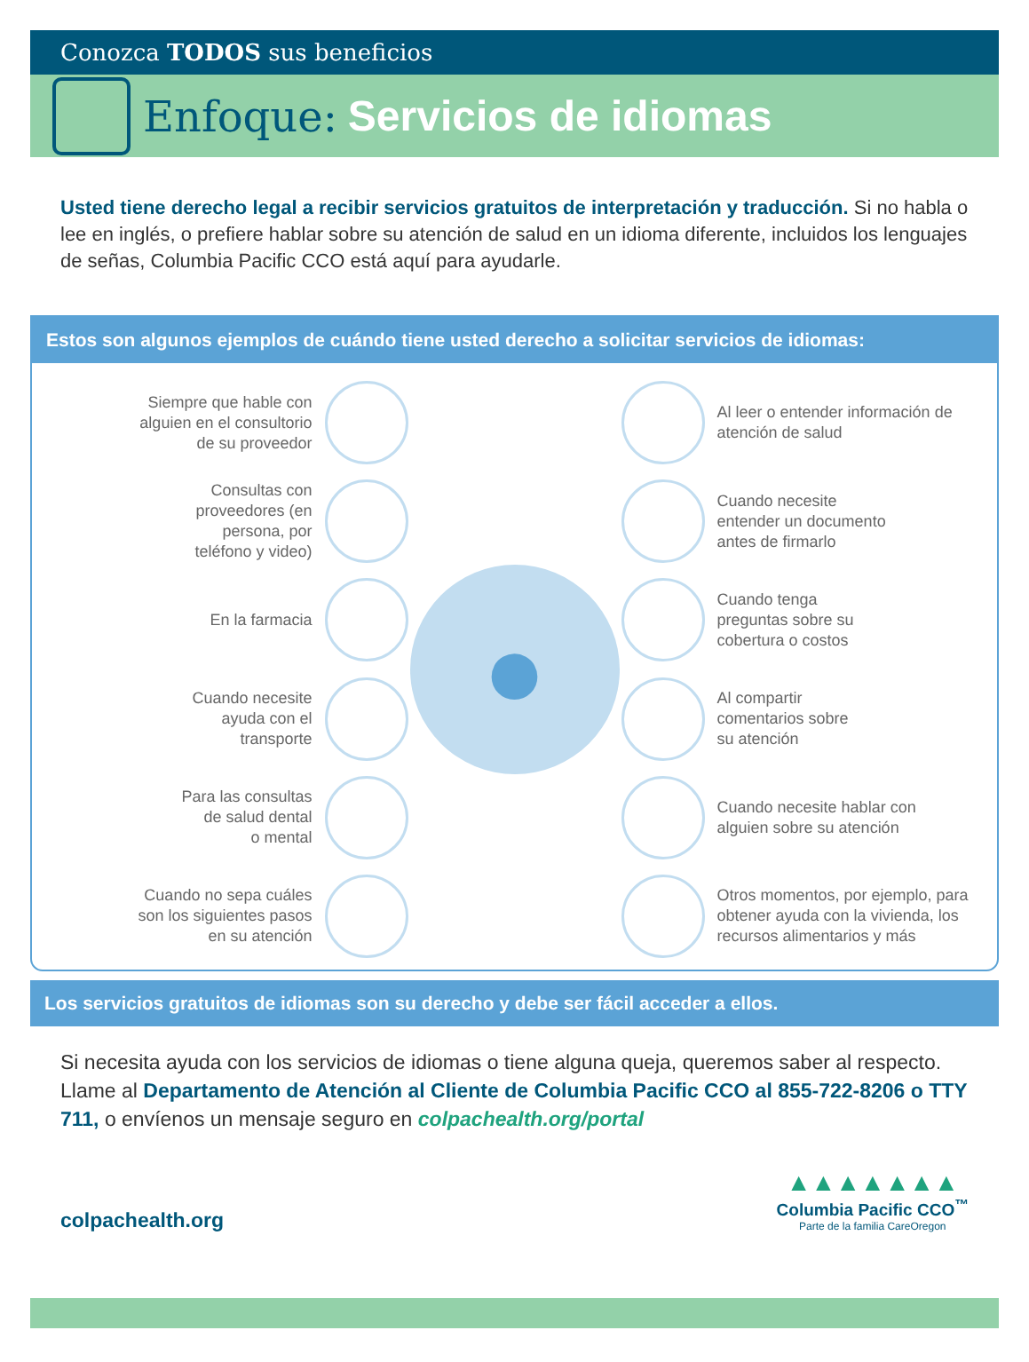Conozca TODOS sus beneficios
Enfoque: Servicios de idiomas
Usted tiene derecho legal a recibir servicios gratuitos de interpretación y traducción. Si no habla o lee en inglés, o prefiere hablar sobre su atención de salud en un idioma diferente, incluidos los lenguajes de señas, Columbia Pacific CCO está aquí para ayudarle.
Estos son algunos ejemplos de cuándo tiene usted derecho a solicitar servicios de idiomas:
Siempre que hable con
alguien en el consultorio
de su proveedor
Consultas con
proveedores (en
persona, por
teléfono y video)
En la farmacia
Cuando necesite
ayuda con el
transporte
Para las consultas
de salud dental
o mental
Cuando no sepa cuáles
son los siguientes pasos
en su atención
●
Al leer o entender información de
atención de salud
Cuando necesite
entender un documento
antes de firmarlo
Cuando tenga
preguntas sobre su
cobertura o costos
Al compartir
comentarios sobre
su atención
Cuando necesite hablar con
alguien sobre su atención
Otros momentos, por ejemplo, para
obtener ayuda con la vivienda, los
recursos alimentarios y más
Los servicios gratuitos de idiomas son su derecho y debe ser fácil acceder a ellos.
Si necesita ayuda con los servicios de idiomas o tiene alguna queja, queremos saber al respecto. Llame al Departamento de Atención al Cliente de Columbia Pacific CCO al 855-722-8206 o TTY 711, o envíenos un mensaje seguro en colpachealth.org/portal
colpachealth.org
▲▲▲▲▲▲▲
Columbia Pacific CCO<sup>™</sup>
Parte de la familia CareOregon